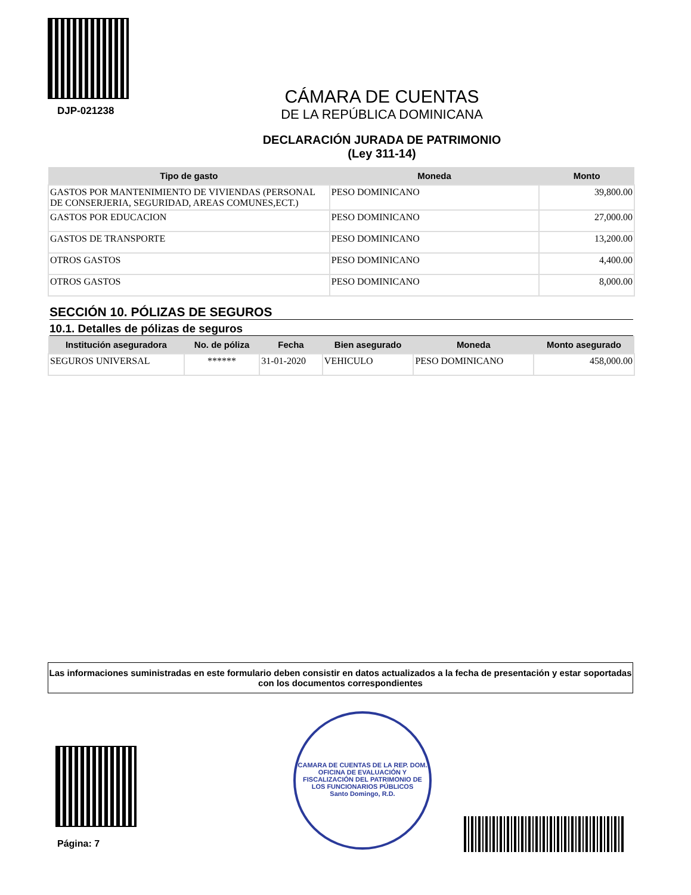DJP-021238
CÁMARA DE CUENTAS
DE LA REPÚBLICA DOMINICANA
DECLARACIÓN JURADA DE PATRIMONIO
(Ley 311-14)
| Tipo de gasto | Moneda | Monto |
| --- | --- | --- |
| GASTOS POR MANTENIMIENTO DE VIVIENDAS (PERSONAL DE CONSERJERIA, SEGURIDAD, AREAS COMUNES,ECT.) | PESO DOMINICANO | 39,800.00 |
| GASTOS POR EDUCACION | PESO DOMINICANO | 27,000.00 |
| GASTOS DE TRANSPORTE | PESO DOMINICANO | 13,200.00 |
| OTROS GASTOS | PESO DOMINICANO | 4,400.00 |
| OTROS GASTOS | PESO DOMINICANO | 8,000.00 |
SECCIÓN 10. PÓLIZAS DE SEGUROS
10.1. Detalles de pólizas de seguros
| Institución aseguradora | No. de póliza | Fecha | Bien asegurado | Moneda | Monto asegurado |
| --- | --- | --- | --- | --- | --- |
| SEGUROS UNIVERSAL | ****** | 31-01-2020 | VEHICULO | PESO DOMINICANO | 458,000.00 |
Las informaciones suministradas en este formulario deben consistir en datos actualizados a la fecha de presentación y estar soportadas con los documentos correspondientes
Página: 7
CAMARA DE CUENTAS DE LA REP. DOM.
OFICINA DE EVALUACIÓN Y FISCALIZACIÓN DEL PATRIMONIO DE LOS FUNCIONARIOS PÚBLICOS
Santo Domingo, R.D.